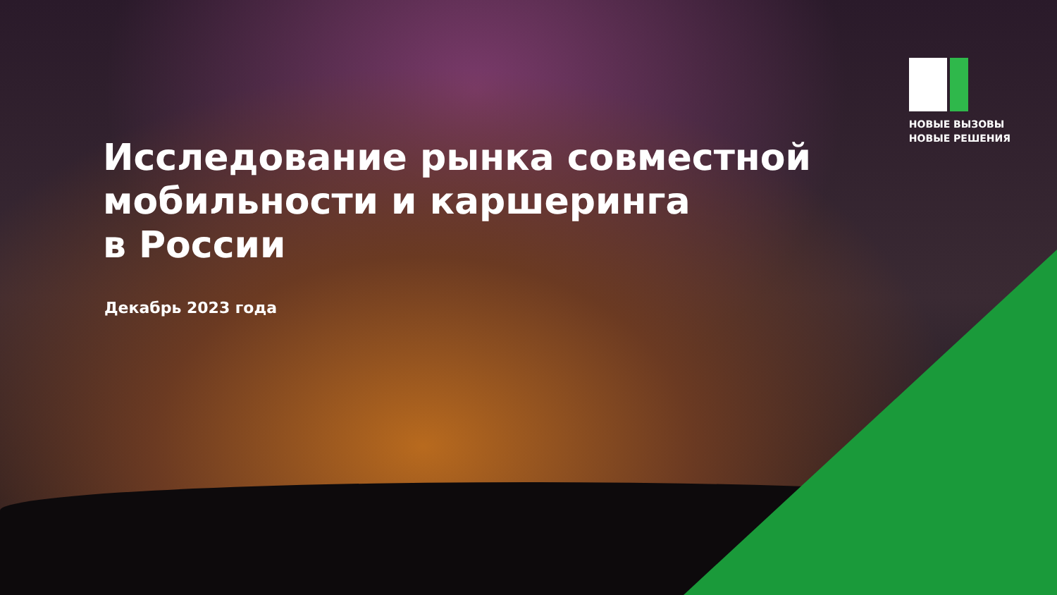НОВЫЕ ВЫЗОВЫ
НОВЫЕ РЕШЕНИЯ
Исследование рынка совместной
мобильности и каршеринга
в России
Декабрь 2023 года